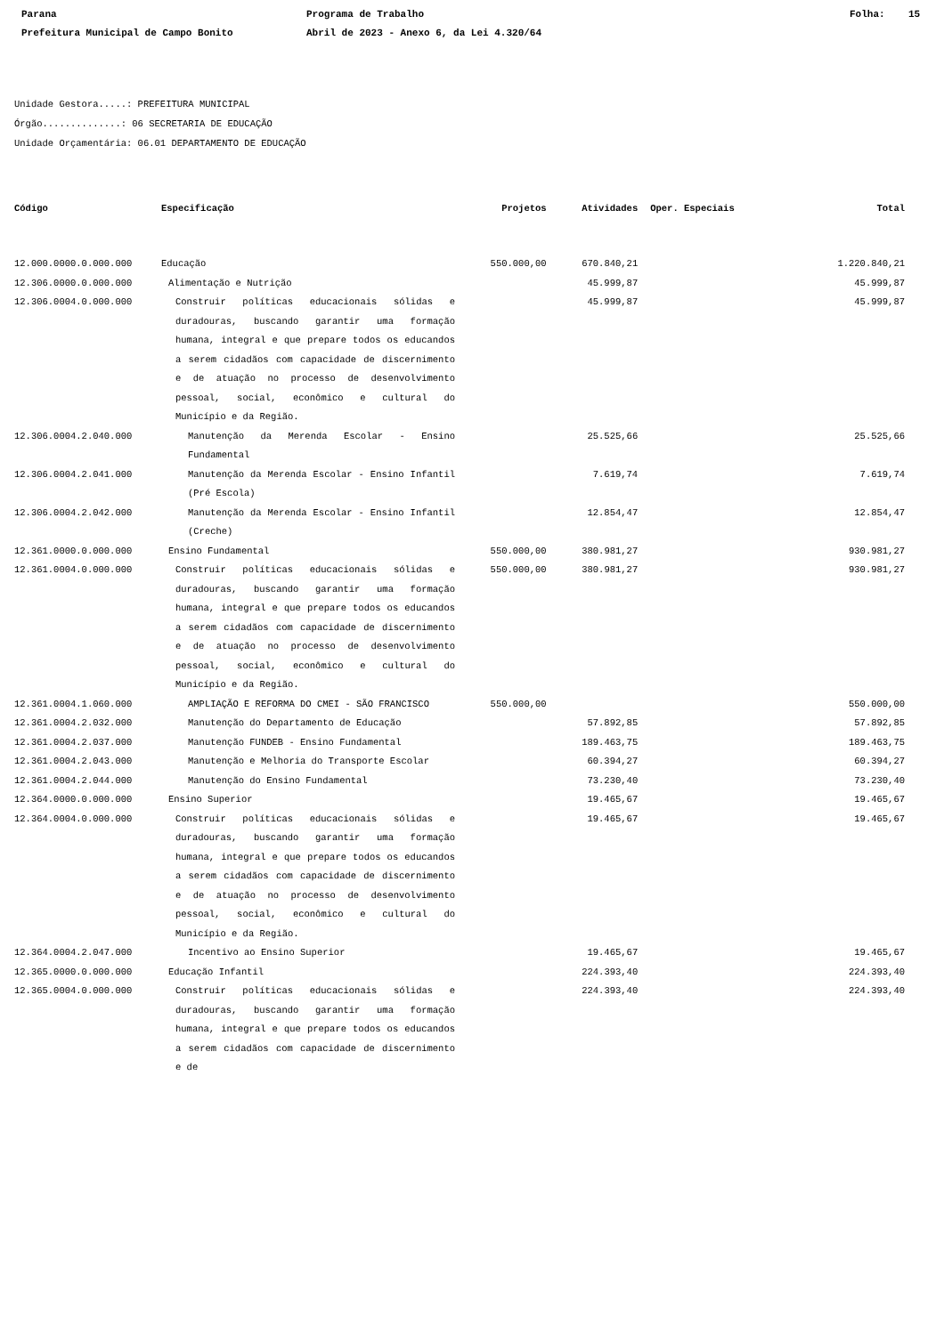Parana
Prefeitura Municipal de Campo Bonito
Programa de Trabalho
Abril de 2023 - Anexo 6, da Lei 4.320/64
Folha: 15
Unidade Gestora.....: PREFEITURA MUNICIPAL
Órgão..............: 06 SECRETARIA DE EDUCAÇÃO
Unidade Orçamentária: 06.01 DEPARTAMENTO DE EDUCAÇÃO
| Código | Especificação | Projetos | Atividades | Oper. Especiais | Total |
| --- | --- | --- | --- | --- | --- |
| 12.000.0000.0.000.000 | Educação | 550.000,00 | 670.840,21 | | 1.220.840,21 |
| 12.306.0000.0.000.000 | Alimentação e Nutrição | | 45.999,87 | | 45.999,87 |
| 12.306.0004.0.000.000 | Construir políticas educacionais sólidas e duradouras, buscando garantir uma formação humana, integral e que prepare todos os educandos a serem cidadãos com capacidade de discernimento e de atuação no processo de desenvolvimento pessoal, social, econômico e cultural do Município e da Região. | | 45.999,87 | | 45.999,87 |
| 12.306.0004.2.040.000 | Manutenção da Merenda Escolar - Ensino Fundamental | | 25.525,66 | | 25.525,66 |
| 12.306.0004.2.041.000 | Manutenção da Merenda Escolar - Ensino Infantil (Pré Escola) | | 7.619,74 | | 7.619,74 |
| 12.306.0004.2.042.000 | Manutenção da Merenda Escolar - Ensino Infantil (Creche) | | 12.854,47 | | 12.854,47 |
| 12.361.0000.0.000.000 | Ensino Fundamental | 550.000,00 | 380.981,27 | | 930.981,27 |
| 12.361.0004.0.000.000 | Construir políticas educacionais sólidas e duradouras, buscando garantir uma formação humana, integral e que prepare todos os educandos a serem cidadãos com capacidade de discernimento e de atuação no processo de desenvolvimento pessoal, social, econômico e cultural do Município e da Região. | 550.000,00 | 380.981,27 | | 930.981,27 |
| 12.361.0004.1.060.000 | AMPLIAÇÃO E REFORMA DO CMEI - SÃO FRANCISCO | 550.000,00 | | | 550.000,00 |
| 12.361.0004.2.032.000 | Manutenção do Departamento de Educação | | 57.892,85 | | 57.892,85 |
| 12.361.0004.2.037.000 | Manutenção FUNDEB - Ensino Fundamental | | 189.463,75 | | 189.463,75 |
| 12.361.0004.2.043.000 | Manutenção e Melhoria do Transporte Escolar | | 60.394,27 | | 60.394,27 |
| 12.361.0004.2.044.000 | Manutenção do Ensino Fundamental | | 73.230,40 | | 73.230,40 |
| 12.364.0000.0.000.000 | Ensino Superior | | 19.465,67 | | 19.465,67 |
| 12.364.0004.0.000.000 | Construir políticas educacionais sólidas e duradouras, buscando garantir uma formação humana, integral e que prepare todos os educandos a serem cidadãos com capacidade de discernimento e de atuação no processo de desenvolvimento pessoal, social, econômico e cultural do Município e da Região. | | 19.465,67 | | 19.465,67 |
| 12.364.0004.2.047.000 | Incentivo ao Ensino Superior | | 19.465,67 | | 19.465,67 |
| 12.365.0000.0.000.000 | Educação Infantil | | 224.393,40 | | 224.393,40 |
| 12.365.0004.0.000.000 | Construir políticas educacionais sólidas e duradouras, buscando garantir uma formação humana, integral e que prepare todos os educandos a serem cidadãos com capacidade de discernimento e de | | 224.393,40 | | 224.393,40 |